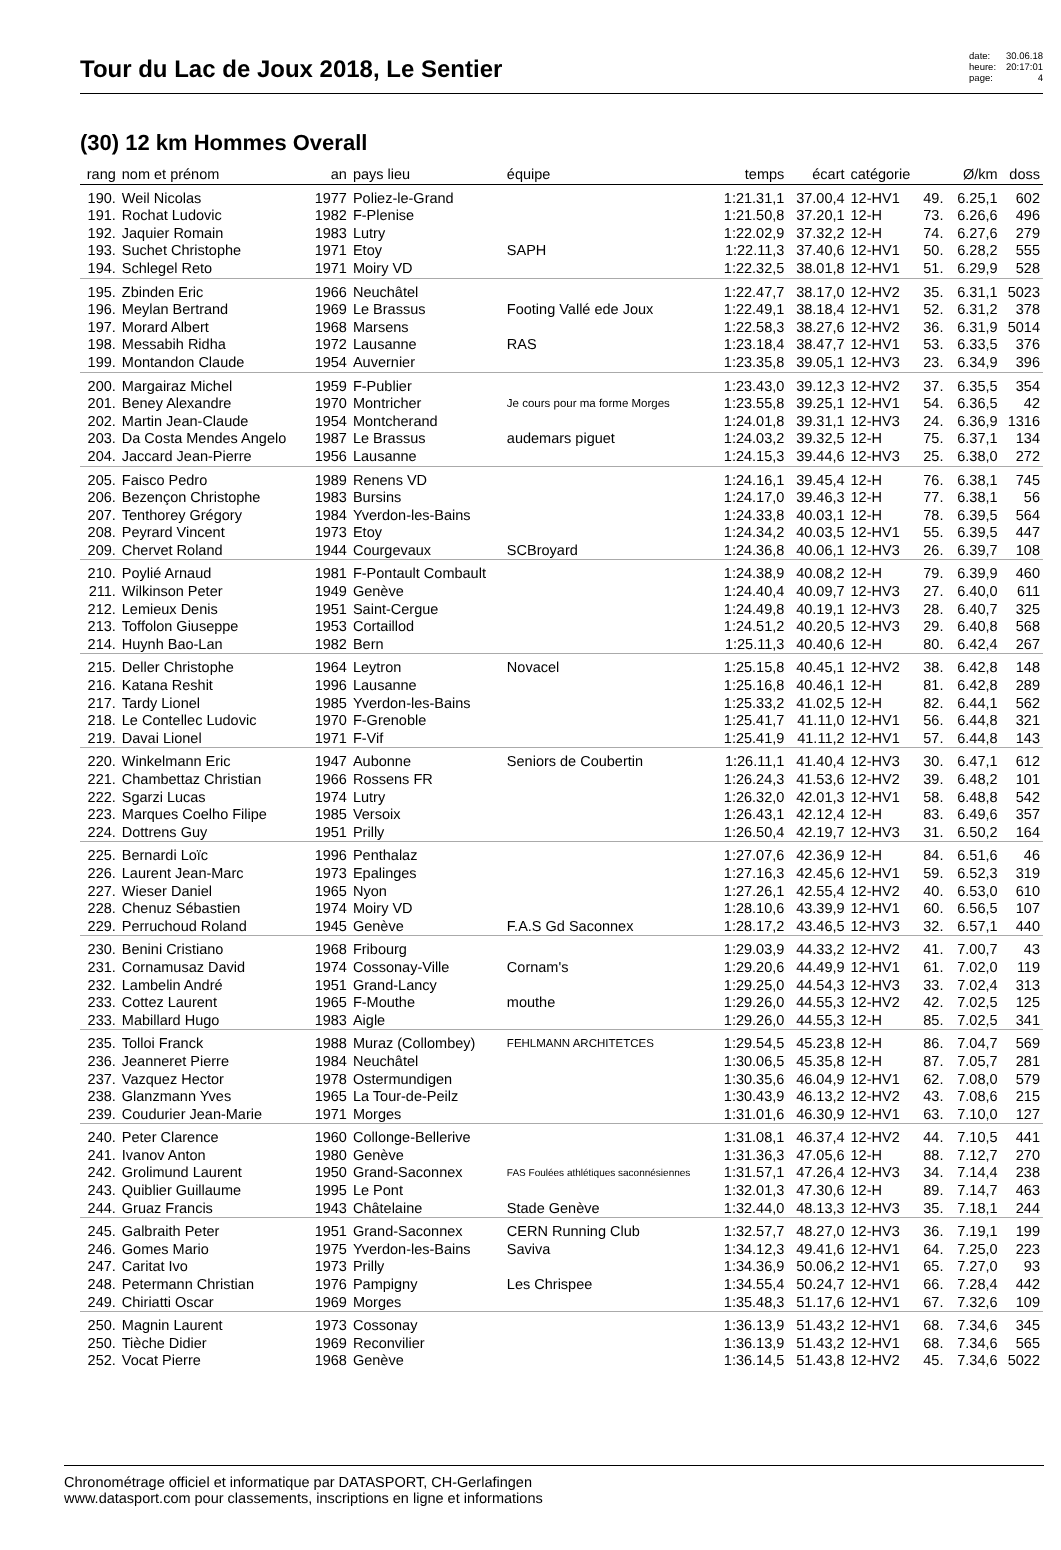Tour du Lac de Joux 2018, Le Sentier
date: 30.06.18 heure: 20:17:01 page: 4
(30) 12 km Hommes Overall
| rang | nom et prénom | an | pays lieu | équipe | temps | écart | catégorie | | Ø/km | doss |
| --- | --- | --- | --- | --- | --- | --- | --- | --- | --- | --- |
| 190. | Weil Nicolas | 1977 | Poliez-le-Grand | | 1:21.31,1 | 37.00,4 | 12-HV1 | 49. | 6.25,1 | 602 |
| 191. | Rochat Ludovic | 1982 | F-Plenise | | 1:21.50,8 | 37.20,1 | 12-H | 73. | 6.26,6 | 496 |
| 192. | Jaquier Romain | 1983 | Lutry | | 1:22.02,9 | 37.32,2 | 12-H | 74. | 6.27,6 | 279 |
| 193. | Suchet Christophe | 1971 | Etoy | SAPH | 1:22.11,3 | 37.40,6 | 12-HV1 | 50. | 6.28,2 | 555 |
| 194. | Schlegel Reto | 1971 | Moiry VD | | 1:22.32,5 | 38.01,8 | 12-HV1 | 51. | 6.29,9 | 528 |
| 195. | Zbinden Eric | 1966 | Neuchâtel | | 1:22.47,7 | 38.17,0 | 12-HV2 | 35. | 6.31,1 | 5023 |
| 196. | Meylan Bertrand | 1969 | Le Brassus | Footing Vallé ede Joux | 1:22.49,1 | 38.18,4 | 12-HV1 | 52. | 6.31,2 | 378 |
| 197. | Morard Albert | 1968 | Marsens | | 1:22.58,3 | 38.27,6 | 12-HV2 | 36. | 6.31,9 | 5014 |
| 198. | Messabih Ridha | 1972 | Lausanne | RAS | 1:23.18,4 | 38.47,7 | 12-HV1 | 53. | 6.33,5 | 376 |
| 199. | Montandon Claude | 1954 | Auvernier | | 1:23.35,8 | 39.05,1 | 12-HV3 | 23. | 6.34,9 | 396 |
| 200. | Margairaz Michel | 1959 | F-Publier | | 1:23.43,0 | 39.12,3 | 12-HV2 | 37. | 6.35,5 | 354 |
| 201. | Beney Alexandre | 1970 | Montricher | Je cours pour ma forme Morges | 1:23.55,8 | 39.25,1 | 12-HV1 | 54. | 6.36,5 | 42 |
| 202. | Martin Jean-Claude | 1954 | Montcherand | | 1:24.01,8 | 39.31,1 | 12-HV3 | 24. | 6.36,9 | 1316 |
| 203. | Da Costa Mendes Angelo | 1987 | Le Brassus | audemars piguet | 1:24.03,2 | 39.32,5 | 12-H | 75. | 6.37,1 | 134 |
| 204. | Jaccard Jean-Pierre | 1956 | Lausanne | | 1:24.15,3 | 39.44,6 | 12-HV3 | 25. | 6.38,0 | 272 |
| 205. | Faisco Pedro | 1989 | Renens VD | | 1:24.16,1 | 39.45,4 | 12-H | 76. | 6.38,1 | 745 |
| 206. | Bezençon Christophe | 1983 | Bursins | | 1:24.17,0 | 39.46,3 | 12-H | 77. | 6.38,1 | 56 |
| 207. | Tenthorey Grégory | 1984 | Yverdon-les-Bains | | 1:24.33,8 | 40.03,1 | 12-H | 78. | 6.39,5 | 564 |
| 208. | Peyrard Vincent | 1973 | Etoy | | 1:24.34,2 | 40.03,5 | 12-HV1 | 55. | 6.39,5 | 447 |
| 209. | Chervet Roland | 1944 | Courgevaux | SCBroyard | 1:24.36,8 | 40.06,1 | 12-HV3 | 26. | 6.39,7 | 108 |
| 210. | Poylié Arnaud | 1981 | F-Pontault Combault | | 1:24.38,9 | 40.08,2 | 12-H | 79. | 6.39,9 | 460 |
| 211. | Wilkinson Peter | 1949 | Genève | | 1:24.40,4 | 40.09,7 | 12-HV3 | 27. | 6.40,0 | 611 |
| 212. | Lemieux Denis | 1951 | Saint-Cergue | | 1:24.49,8 | 40.19,1 | 12-HV3 | 28. | 6.40,7 | 325 |
| 213. | Toffolon Giuseppe | 1953 | Cortaillod | | 1:24.51,2 | 40.20,5 | 12-HV3 | 29. | 6.40,8 | 568 |
| 214. | Huynh Bao-Lan | 1982 | Bern | | 1:25.11,3 | 40.40,6 | 12-H | 80. | 6.42,4 | 267 |
| 215. | Deller Christophe | 1964 | Leytron | Novacel | 1:25.15,8 | 40.45,1 | 12-HV2 | 38. | 6.42,8 | 148 |
| 216. | Katana Reshit | 1996 | Lausanne | | 1:25.16,8 | 40.46,1 | 12-H | 81. | 6.42,8 | 289 |
| 217. | Tardy Lionel | 1985 | Yverdon-les-Bains | | 1:25.33,2 | 41.02,5 | 12-H | 82. | 6.44,1 | 562 |
| 218. | Le Contellec Ludovic | 1970 | F-Grenoble | | 1:25.41,7 | 41.11,0 | 12-HV1 | 56. | 6.44,8 | 321 |
| 219. | Davai Lionel | 1971 | F-Vif | | 1:25.41,9 | 41.11,2 | 12-HV1 | 57. | 6.44,8 | 143 |
| 220. | Winkelmann Eric | 1947 | Aubonne | Seniors de Coubertin | 1:26.11,1 | 41.40,4 | 12-HV3 | 30. | 6.47,1 | 612 |
| 221. | Chambettaz Christian | 1966 | Rossens FR | | 1:26.24,3 | 41.53,6 | 12-HV2 | 39. | 6.48,2 | 101 |
| 222. | Sgarzi Lucas | 1974 | Lutry | | 1:26.32,0 | 42.01,3 | 12-HV1 | 58. | 6.48,8 | 542 |
| 223. | Marques Coelho Filipe | 1985 | Versoix | | 1:26.43,1 | 42.12,4 | 12-H | 83. | 6.49,6 | 357 |
| 224. | Dottrens Guy | 1951 | Prilly | | 1:26.50,4 | 42.19,7 | 12-HV3 | 31. | 6.50,2 | 164 |
| 225. | Bernardi Loïc | 1996 | Penthalaz | | 1:27.07,6 | 42.36,9 | 12-H | 84. | 6.51,6 | 46 |
| 226. | Laurent Jean-Marc | 1973 | Epalinges | | 1:27.16,3 | 42.45,6 | 12-HV1 | 59. | 6.52,3 | 319 |
| 227. | Wieser Daniel | 1965 | Nyon | | 1:27.26,1 | 42.55,4 | 12-HV2 | 40. | 6.53,0 | 610 |
| 228. | Chenuz Sébastien | 1974 | Moiry VD | | 1:28.10,6 | 43.39,9 | 12-HV1 | 60. | 6.56,5 | 107 |
| 229. | Perruchoud Roland | 1945 | Genève | F.A.S Gd Saconnex | 1:28.17,2 | 43.46,5 | 12-HV3 | 32. | 6.57,1 | 440 |
| 230. | Benini Cristiano | 1968 | Fribourg | | 1:29.03,9 | 44.33,2 | 12-HV2 | 41. | 7.00,7 | 43 |
| 231. | Cornamusaz David | 1974 | Cossonay-Ville | Cornam's | 1:29.20,6 | 44.49,9 | 12-HV1 | 61. | 7.02,0 | 119 |
| 232. | Lambelin André | 1951 | Grand-Lancy | | 1:29.25,0 | 44.54,3 | 12-HV3 | 33. | 7.02,4 | 313 |
| 233. | Cottez Laurent | 1965 | F-Mouthe | mouthe | 1:29.26,0 | 44.55,3 | 12-HV2 | 42. | 7.02,5 | 125 |
| 233. | Mabillard Hugo | 1983 | Aigle | | 1:29.26,0 | 44.55,3 | 12-H | 85. | 7.02,5 | 341 |
| 235. | Tolloi Franck | 1988 | Muraz (Collombey) | FEHLMANN ARCHITETCES | 1:29.54,5 | 45.23,8 | 12-H | 86. | 7.04,7 | 569 |
| 236. | Jeanneret Pierre | 1984 | Neuchâtel | | 1:30.06,5 | 45.35,8 | 12-H | 87. | 7.05,7 | 281 |
| 237. | Vazquez Hector | 1978 | Ostermundigen | | 1:30.35,6 | 46.04,9 | 12-HV1 | 62. | 7.08,0 | 579 |
| 238. | Glanzmann Yves | 1965 | La Tour-de-Peilz | | 1:30.43,9 | 46.13,2 | 12-HV2 | 43. | 7.08,6 | 215 |
| 239. | Coudurier Jean-Marie | 1971 | Morges | | 1:31.01,6 | 46.30,9 | 12-HV1 | 63. | 7.10,0 | 127 |
| 240. | Peter Clarence | 1960 | Collonge-Bellerive | | 1:31.08,1 | 46.37,4 | 12-HV2 | 44. | 7.10,5 | 441 |
| 241. | Ivanov Anton | 1980 | Genève | | 1:31.36,3 | 47.05,6 | 12-H | 88. | 7.12,7 | 270 |
| 242. | Grolimund Laurent | 1950 | Grand-Saconnex | FAS Foulées athlétiques saconnésiennes | 1:31.57,1 | 47.26,4 | 12-HV3 | 34. | 7.14,4 | 238 |
| 243. | Quiblier Guillaume | 1995 | Le Pont | | 1:32.01,3 | 47.30,6 | 12-H | 89. | 7.14,7 | 463 |
| 244. | Gruaz Francis | 1943 | Châtelaine | Stade Genève | 1:32.44,0 | 48.13,3 | 12-HV3 | 35. | 7.18,1 | 244 |
| 245. | Galbraith Peter | 1951 | Grand-Saconnex | CERN Running Club | 1:32.57,7 | 48.27,0 | 12-HV3 | 36. | 7.19,1 | 199 |
| 246. | Gomes Mario | 1975 | Yverdon-les-Bains | Saviva | 1:34.12,3 | 49.41,6 | 12-HV1 | 64. | 7.25,0 | 223 |
| 247. | Caritat Ivo | 1973 | Prilly | | 1:34.36,9 | 50.06,2 | 12-HV1 | 65. | 7.27,0 | 93 |
| 248. | Petermann Christian | 1976 | Pampigny | Les Chrispee | 1:34.55,4 | 50.24,7 | 12-HV1 | 66. | 7.28,4 | 442 |
| 249. | Chiriatti Oscar | 1969 | Morges | | 1:35.48,3 | 51.17,6 | 12-HV1 | 67. | 7.32,6 | 109 |
| 250. | Magnin Laurent | 1973 | Cossonay | | 1:36.13,9 | 51.43,2 | 12-HV1 | 68. | 7.34,6 | 345 |
| 250. | Tièche Didier | 1969 | Reconvilier | | 1:36.13,9 | 51.43,2 | 12-HV1 | 68. | 7.34,6 | 565 |
| 252. | Vocat Pierre | 1968 | Genève | | 1:36.14,5 | 51.43,8 | 12-HV2 | 45. | 7.34,6 | 5022 |
Chronométrage officiel et informatique par DATASPORT, CH-Gerlafingen
www.datasport.com pour classements, inscriptions en ligne et informations